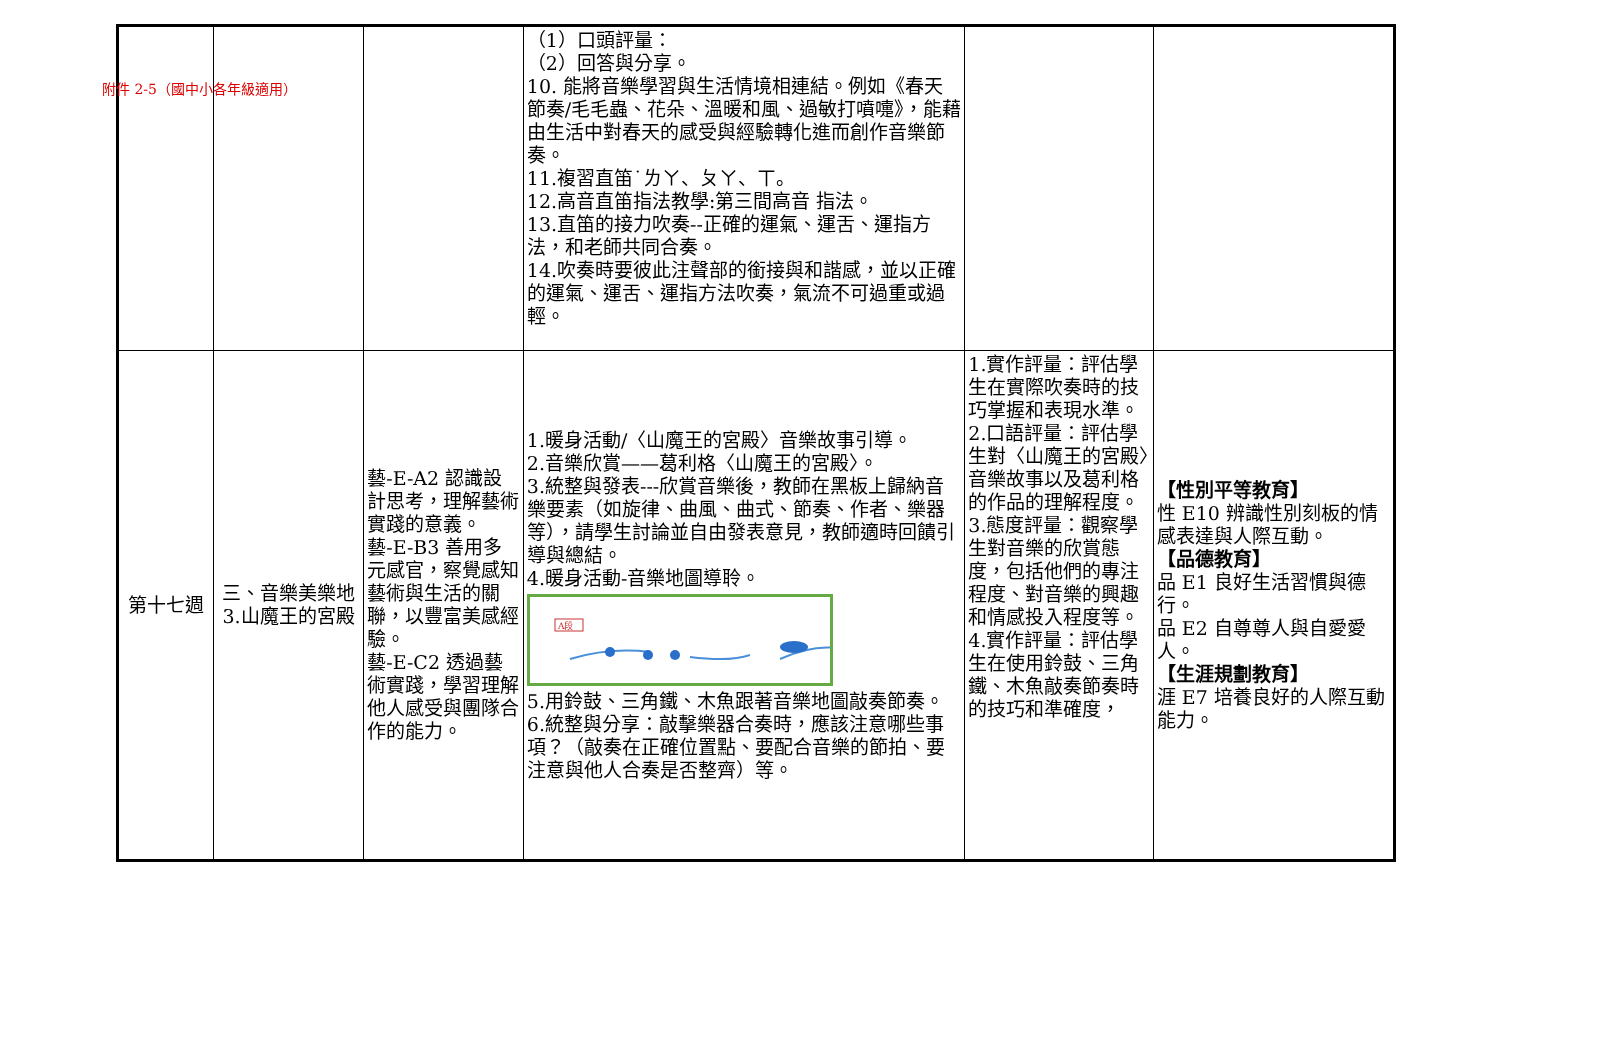附件 2-5（國中小各年級適用）
| | | | （1）口頭評量： （2）回答與分享。 10. 能將音樂學習與生活情境相連結。例如《春天節奏/毛毛蟲、花朵、溫暖和風、過敏打噴嚏》，能藉由生活中對春天的感受與經驗轉化進而創作音樂節奏。 11.複習直笛˙ㄌㄚ、ㄆㄚ、ㄒ。 12.高音直笛指法教學:第三間高音 指法。 13.直笛的接力吹奏--正確的運氣、運舌、運指方法，和老師共同合奏。 14.吹奏時要彼此注聲部的銜接與和諧感，並以正確的運氣、運舌、運指方法吹奏，氣流不可過重或過輕。 | | |
| 第十七週 | 三、音樂美樂地 3.山魔王的宮殿 | 藝-E-A2 認識設計思考，理解藝術實踐的意義。 藝-E-B3 善用多元感官，察覺感知藝術與生活的關聯，以豐富美感經驗。 藝-E-C2 透過藝術實踐，學習理解他人感受與團隊合作的能力。 | 1.暖身活動/〈山魔王的宮殿〉音樂故事引導。 2.音樂欣賞——葛利格〈山魔王的宮殿〉。 3.統整與發表---欣賞音樂後，教師在黑板上歸納音樂要素（如旋律、曲風、曲式、節奏、作者、樂器等），請學生討論並自由發表意見，教師適時回饋引導與總結。 4.暖身活動-音樂地圖導聆。 A段 5.用鈴鼓、三角鐵、木魚跟著音樂地圖敲奏節奏。 6.統整與分享：敲擊樂器合奏時，應該注意哪些事項？（敲奏在正確位置點、要配合音樂的節拍、要注意與他人合奏是否整齊）等。 | 1.實作評量：評估學生在實際吹奏時的技巧掌握和表現水準。 2.口語評量：評估學生對〈山魔王的宮殿〉音樂故事以及葛利格的作品的理解程度。 3.態度評量：觀察學生對音樂的欣賞態度，包括他們的專注程度、對音樂的興趣和情感投入程度等。 4.實作評量：評估學生在使用鈴鼓、三角鐵、木魚敲奏節奏時的技巧和準確度， | 【性別平等教育】 性 E10 辨識性別刻板的情感表達與人際互動。 【品德教育】 品 E1 良好生活習慣與德行。 品 E2 自尊尊人與自愛愛人。 【生涯規劃教育】 涯 E7 培養良好的人際互動能力。 |